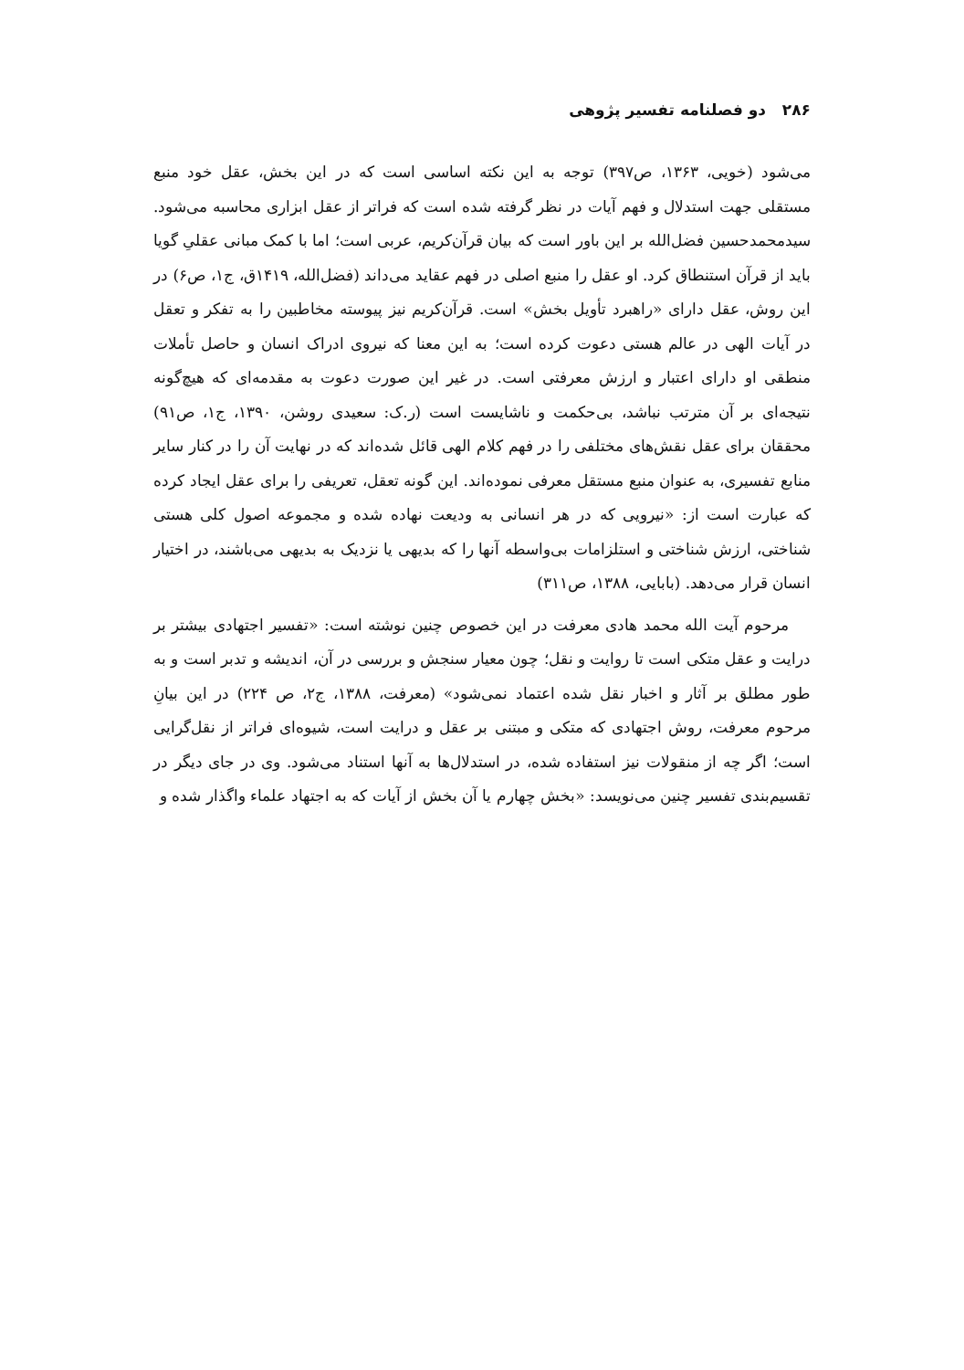۲۸۶ دو فصلنامه تفسیر پژوهی
می‌شود (خویی، ۱۳۶۳، ص۳۹۷) توجه به این نکته اساسی است که در این بخش، عقل خود منبع مستقلی جهت استدلال و فهم آیات در نظر گرفته شده است که فراتر از عقل ابزاری محاسبه می‌شود. سیدمحمدحسین فضل‌الله بر این باور است که بیان قرآن‌کریم، عربی است؛ اما با کمک مبانی عقلیِ گویا باید از قرآن استنطاق کرد. او عقل را منبع اصلی در فهم عقاید می‌داند (فضل‌الله، ۱۴۱۹ق، ج۱، ص۶) در این روش، عقل دارای «راهبرد تأویل بخش» است. قرآن‌کریم نیز پیوسته مخاطبین را به تفکر و تعقل در آیات الهی در عالم هستی دعوت کرده است؛ به این معنا که نیروی ادراک انسان و حاصل تأملات منطقی او دارای اعتبار و ارزش معرفتی است. در غیر این صورت دعوت به مقدمه‌ای که هیچ‌گونه نتیجه‌ای بر آن مترتب نباشد، بی‌حکمت و ناشایست است (ر.ک: سعیدی روشن، ۱۳۹۰، ج۱، ص۹۱) محققان برای عقل نقش‌های مختلفی را در فهم کلام الهی قائل شده‌اند که در نهایت آن را در کنار سایر منابع تفسیری، به عنوان منبع مستقل معرفی نموده‌اند. این گونه تعقل، تعریفی را برای عقل ایجاد کرده که عبارت است از: «نیرویی که در هر انسانی به ودیعت نهاده شده و مجموعه اصول کلی هستی شناختی، ارزش شناختی و استلزامات بی‌واسطه آنها را که بدیهی یا نزدیک به بدیهی می‌باشند، در اختیار انسان قرار می‌دهد. (بابایی، ۱۳۸۸، ص۳۱۱)
مرحوم آیت الله محمد هادی معرفت در این خصوص چنین نوشته است: «تفسیر اجتهادی بیشتر بر درایت و عقل متکی است تا روایت و نقل؛ چون معیار سنجش و بررسی در آن، اندیشه و تدبر است و به طور مطلق بر آثار و اخبار نقل شده اعتماد نمی‌شود» (معرفت، ۱۳۸۸، ج۲، ص ۲۲۴) در این بیانِ مرحوم معرفت، روش اجتهادی که متکی و مبتنی بر عقل و درایت است، شیوه‌ای فراتر از نقل‌گرایی است؛ اگر چه از منقولات نیز استفاده شده، در استدلال‌ها به آنها استناد می‌شود. وی در جای دیگر در تقسیم‌بندی تفسیر چنین می‌نویسد: «بخش چهارم یا آن بخش از آیات که به اجتهاد علماء واگذار شده و